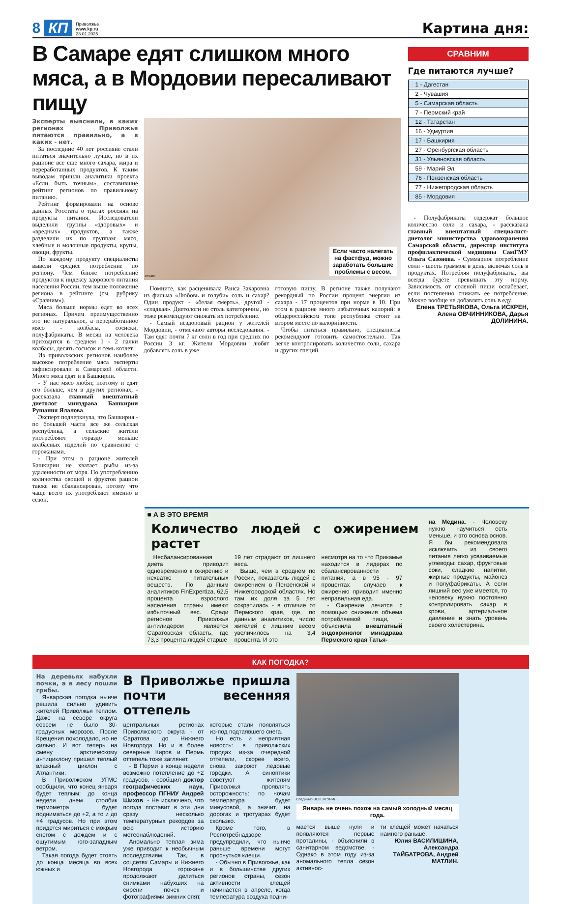8 КП Приволжье
www.kp.ru
28.01.2025 Картина дня:
В Самаре едят слишком много мяса, а в Мордовии пересаливают пищу
Эксперты выяснили, в каких регионах Приволжья питаются правильно, а в каких - нет.
За последние 40 лет россияне стали питаться значительно лучше, но в их рационе все еще много сахара, жира и переработанных продуктов. К таким выводам пришли аналитики проекта «Если быть точным», составившие рейтинг регионов по правильному питанию.
Рейтинг формировали на основе данных Росстата о тратах россиян на продукты питания. Исследователи выделили группы «здоровых» и «вредных» продуктов, а также разделили их по группам: мясо, хлебные и молочные продукты, крупы, овощи, фрукты.
По каждому продукту специалисты вывели среднее потребление по региону. Чем ближе потребление продуктов к индексу здорового питания населения России, тем выше положение региона в рейтинге (см. рубрику «Сравним»).
Мяса больше нормы едят во всех регионах. Причем преимущественно это не натуральное, а переработанное мясо - колбасы, сосиски, полуфабрикаты. В месяц на человека приходится в среднем 1 - 2 палки колбасы, десять сосисок и семь котлет.
Из приволжских регионов наиболее высокое потребление мяса эксперты зафиксировали в Самарской области. Много мяса едят и в Башкирии.
- У нас мясо любят, поэтому и едят его больше, чем в других регионах, - рассказала главный внештатный диетолог минздрава Башкирии Рушания Ялалова.
Эксперт подчеркнула, что Башкирия - по большей части все же сельская республика, а сельские жители употребляют гораздо меньше колбасных изделий по сравнению с горожанами.
- При этом в рационе жителей Башкирии не хватает рыбы из-за удаленности от моря. По употреблению количества овощей и фруктов рацион также не сбалансирован, потому что чаще всего их употребляют именно в сезон.
envato
Если часто налегать на фастфуд, можно заработать большие проблемы с весом.
Помните, как расценивала Раиса Захаровна из фильма «Любовь и голуби» соль и сахар? Один продукт - «белая смерть», другой - «сладкая». Диетологи не столь категоричны, но тоже рекомендуют снижать их потребление.
- Самый нездоровый рацион у жителей Мордовии, - отмечают авторы исследования. - Там едят почти 7 кг соли в год при средних по России 3 кг. Жители Мордовии любят добавлять соль в уже
готовую пищу. В регионе также получают рекордный по России процент энергии из сахара - 17 процентов при норме в 10. При этом в рационе много избыточных калорий: в общероссийском топе республика стоит на втором месте по калорийности.
Чтобы питаться правильно, специалисты рекомендуют готовить самостоятельно. Так легче контролировать количество соли, сахара и других специй.
СРАВНИМ
Где питаются лучше?
| 1 - Дагестан |
| 2 - Чувашия |
| 5 - Самарская область |
| 7 - Пермский край |
| 12 - Татарстан |
| 16 - Удмуртия |
| 17 - Башкирия |
| 27 - Оренбургская область |
| 31 - Ульяновская область |
| 59 - Марий Эл |
| 76 - Пензенская область |
| 77 - Нижегородская область |
| 85 - Мордовия |
- Полуфабрикаты содержат большое количество соли и сахара, - рассказала главный внештатный специалист-диетолог министерства здравоохранения Самарской области, директор института профилактической медицины СамГМУ Ольга Сазонова. - Суммарное потребление соли - шесть граммов в день, включая соль в продуктах. Потребляя полуфабрикаты, вы всегда будете превышать эту норму. Зависимость от соленой пищи ослабевает, если постепенно снижать ее потребление. Можно вообще не добавлять соль в еду.
Елена ТРЕТЬЯКОВА, Ольга ИСКРЕН, Алена ОВЧИННИКОВА, Дарья ДОЛИНИНА.
■ А В ЭТО ВРЕМЯ
Количество людей с ожирением растет
Несбалансированная диета приводит одновременно к ожирению и нехватке питательных веществ. По данным аналитиков FinExpertiza, 62,5 процента взрослого населения страны имеют избыточный вес. Среди регионов Приволжья антилидером является Саратовская область, где 73,3 процента людей старше
19 лет страдают от лишнего веса.
Выше, чем в среднем по России, показатель людей с ожирением в Пензенской и Нижегородской областях. Но там их доля за 5 лет сократилась - в отличие от Пермского края, где, по данным аналитиков, число жителей с лишним весом увеличилось на 3,4 процента. И это
несмотря на то что Прикамье находится в лидерах по сбалансированности питания, а в 95 - 97 процентах случаев к ожирению приводит именно неправильная еда.
- Ожирение лечится с помощью снижения объема потребляемой пищи, - объяснила внештатный эндокринолог минздрава Пермского края Татья-
на Медина. - Человеку нужно научиться есть меньше, и это основа основ. Я бы рекомендовала исключить из своего питания легко усваиваемые углеводы: сахар, фруктовые соки, сладкие напитки, жирные продукты, майонез и полуфабрикаты. А если лишний вес уже имеется, то человеку нужно постоянно контролировать сахар в крови, артериальное давление и знать уровень своего холестерина.
КАК ПОГОДКА?
На деревьях набухли почки, а в лесу пошли грибы.
Январская погодка нынче решила сильно удивить жителей Приволжья теплом. Даже на севере округа совсем не было 30-градусных морозов. После Крещения похолодало, но не сильно. И вот теперь на смену арктическому антициклону пришел теплый влажный циклон с Атлантики.
В Приволжском УГМС сообщили, что конец января будет теплым: до конца недели днем столбик термометра будет подниматься до +2, а то и до +4 градусов. Но при этом придется мириться с мокрым снегом с дождем и с ощутимым юго-западным ветром.
Такая погода будет стоять до конца месяца во всех южных и
В Приволжье пришла почти весенняя оттепель
центральных регионах Приволжского округа - от Саратова до Нижнего Новгорода. Но и в более северные Киров и Пермь оттепель тоже заглянет.
- В Перми в конце недели возможно потепление до +2 градусов, - сообщил доктор географических наук, профессор ПГНИУ Андрей Шихов. - Не исключено, что погода поставит в эти дни сразу несколько температурных рекордов за всю историю метеонаблюдений.
Аномально теплая зима уже приводит к необычным последствиям. Так, в соцсетях Самары и Нижнего Новгорода горожане продолжают делиться снимками набухших на сирени почек и фотографиями зимних опят,
которые стали появляться из-под подтаявшего снега.
Но есть и неприятная новость: в приволжских городах из-за очередной оттепели, скорее всего, снова закроют ледовые городки. А синоптики советуют жителям Приволжья проявлять осторожность: по ночам температура будет минусовой, а значит, на дорогах и тротуарах будет скользко.
Кроме того, в Роспотребнадзоре предупредили, что нынче раньше времени могут проснуться клещи.
- Обычно в Приволжье, как и в большинстве других регионов страны, сезон активности клещей начинается в апреле, когда температура воздуха подни-
Владимир ВЕЛЕНГУРИН
Январь не очень похож на самый холодный месяц года.
мается выше нуля и появляются первые проталины, - объяснили в санитарном ведомстве. - Однако в этом году из-за аномального тепла сезон активнос-
ти клещей может начаться намного раньше.
Юлия ВАСИЛИШИНА, Александра ТАЙБАТРОВА, Андрей МАТЛИН.